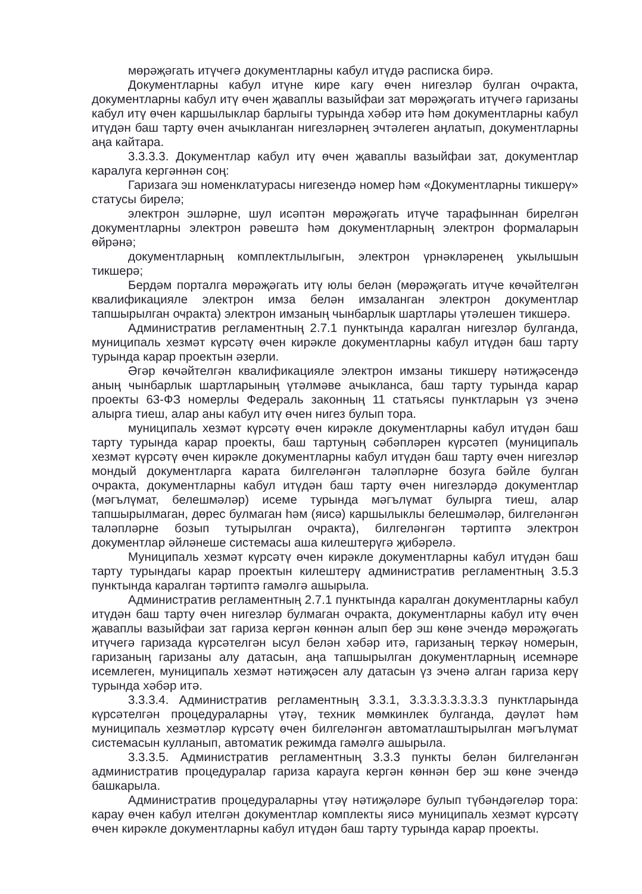мөрәҗәгать итүчегә документларны кабул итүдә расписка бирә.
Документларны кабул итүне кире кагу өчен нигезләр булган очракта, документларны кабул итү өчен җаваплы вазыйфаи зат мөрәҗәгать итүчегә гаризаны кабул итү өчен каршылыклар барлыгы турында хәбәр итә һәм документларны кабул итүдән баш тарту өчен ачыкланган нигезләрнең эчтәлеген аңлатып, документларны аңа кайтара.
3.3.3.3. Документлар кабул итү өчен җаваплы вазыйфаи зат, документлар каралуга кергәннән соң:
Гаризага эш номенклатурасы нигезендә номер һәм «Документларны тикшерү» статусы бирелә;
электрон эшләрне, шул исәптән мөрәҗәгать итүче тарафыннан бирелгән документларны электрон рәвештә һәм документларның электрон формаларын өйрәнә;
документларның комплектлылыгын, электрон үрнәкләренең укылышын тикшерә;
Бердәм порталга мөрәҗәгать итү юлы белән (мөрәҗәгать итүче көчәйтелгән квалификацияле электрон имза белән имзаланган электрон документлар тапшырылган очракта) электрон имзаның чынбарлык шартлары үтәлешен тикшерә.
Административ регламентның 2.7.1 пунктында каралган нигезләр булганда, муниципаль хезмәт күрсәтү өчен кирәкле документларны кабул итүдән баш тарту турында карар проектын әзерли.
Әгәр көчәйтелгән квалификацияле электрон имзаны тикшерү нәтиҗәсендә аның чынбарлык шартларының үтәлмәве ачыкланса, баш тарту турында карар проекты 63-ФЗ номерлы Федераль законның 11 статьясы пунктларын үз эченә алырга тиеш, алар аны кабул итү өчен нигез булып тора.
муниципаль хезмәт күрсәтү өчен кирәкле документларны кабул итүдән баш тарту турында карар проекты, баш тартуның сәбәпләрен күрсәтеп (муниципаль хезмәт күрсәтү өчен кирәкле документларны кабул итүдән баш тарту өчен нигезләр мондый документларга карата билгеләнгән таләпләрне бозуга бәйле булган очракта, документларны кабул итүдән баш тарту өчен нигезләрдә документлар (мәгълүмат, белешмәләр) исеме турында мәгълүмат булырга тиеш, алар тапшырылмаган, дөрес булмаган һәм (яисә) каршылыклы белешмәләр, билгеләнгән таләпләрне бозып тутырылган очракта), билгеләнгән тәртиптә электрон документлар әйләнеше системасы аша килештерүгә җибәрелә.
Муниципаль хезмәт күрсәтү өчен кирәкле документларны кабул итүдән баш тарту турындагы карар проектын килештерү административ регламентның 3.5.3 пунктында каралган тәртиптә гамәлгә ашырыла.
Административ регламентның 2.7.1 пунктында каралган документларны кабул итүдән баш тарту өчен нигезләр булмаган очракта, документларны кабул итү өчен җаваплы вазыйфаи зат гариза кергән көннән алып бер эш көне эчендә мөрәҗәгать итүчегә гаризада күрсәтелгән ысул белән хәбәр итә, гаризаның теркәү номерын, гаризаның гаризаны алу датасын, аңа тапшырылган документларның исемнәре исемлеген, муниципаль хезмәт нәтиҗәсен алу датасын үз эченә алган гариза керү турында хәбәр итә.
3.3.3.4. Административ регламентның 3.3.1, 3.3.3.3.3.3.3.3 пунктларында күрсәтелгән процедураларны үтәү, техник мөмкинлек булганда, дәүләт һәм муниципаль хезмәтләр күрсәтү өчен билгеләнгән автоматлаштырылган мәгълүмат системасын кулланып, автоматик режимда гамәлгә ашырыла.
3.3.3.5. Административ регламентның 3.3.3 пункты белән билгеләнгән административ процедуралар гариза карауга кергән көннән бер эш көне эчендә башкарыла.
Административ процедураларны үтәү нәтиҗәләре булып түбәндәгеләр тора: карау өчен кабул ителгән документлар комплекты яисә муниципаль хезмәт күрсәтү өчен кирәкле документларны кабул итүдән баш тарту турында карар проекты.